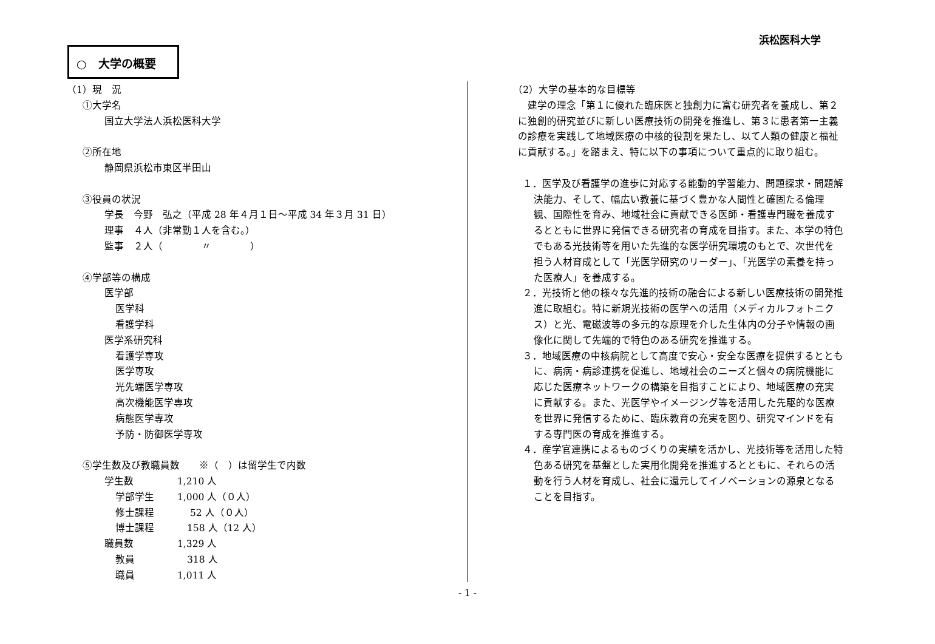浜松医科大学
○　大学の概要
（1）現　況
①大学名
国立大学法人浜松医科大学
②所在地
静岡県浜松市東区半田山
③役員の状況
学長　今野　弘之（平成 28 年４月１日～平成 34 年３月 31 日）
理事　４人（非常勤１人を含む。）
監事　２人（　　　　〃　　　　）
④学部等の構成
医学部
医学科
看護学科
医学系研究科
看護学専攻
医学専攻
光先端医学専攻
高次機能医学専攻
病態医学専攻
予防・防御医学専攻
⑤学生数及び教職員数　　※（　）は留学生で内数
学生数 1,210 人
学部学生 1,000 人（０人）
修士課程　 52 人（０人）
博士課程　158 人（12 人）
職員数 1,329 人
教員　318 人
職員 1,011 人
（2）大学の基本的な目標等
建学の理念「第１に優れた臨床医と独創力に富む研究者を養成し、第２に独創的研究並びに新しい医療技術の開発を推進し、第３に患者第一主義の診療を実践して地域医療の中核的役割を果たし、以て人類の健康と福祉に貢献する。」を踏まえ、特に以下の事項について重点的に取り組む。
１．医学及び看護学の進歩に対応する能動的学習能力、問題探求・問題解決能力、そして、幅広い教養に基づく豊かな人間性と確固たる倫理観、国際性を育み、地域社会に貢献できる医師・看護専門職を養成するとともに世界に発信できる研究者の育成を目指す。また、本学の特色でもある光技術等を用いた先進的な医学研究環境のもとで、次世代を担う人材育成として「光医学研究のリーダー」、「光医学の素養を持った医療人」を養成する。
２．光技術と他の様々な先進的技術の融合による新しい医療技術の開発推進に取組む。特に新規光技術の医学への活用（メディカルフォトニクス）と光、電磁波等の多元的な原理を介した生体内の分子や情報の画像化に関して先端的で特色のある研究を推進する。
３．地域医療の中核病院として高度で安心・安全な医療を提供するとともに、病病・病診連携を促進し、地域社会のニーズと個々の病院機能に応じた医療ネットワークの構築を目指すことにより、地域医療の充実に貢献する。また、光医学やイメージング等を活用した先駆的な医療を世界に発信するために、臨床教育の充実を図り、研究マインドを有する専門医の育成を推進する。
４．産学官連携によるものづくりの実績を活かし、光技術等を活用した特色ある研究を基盤とした実用化開発を推進するとともに、それらの活動を行う人材を育成し、社会に還元してイノベーションの源泉となることを目指す。
- 1 -